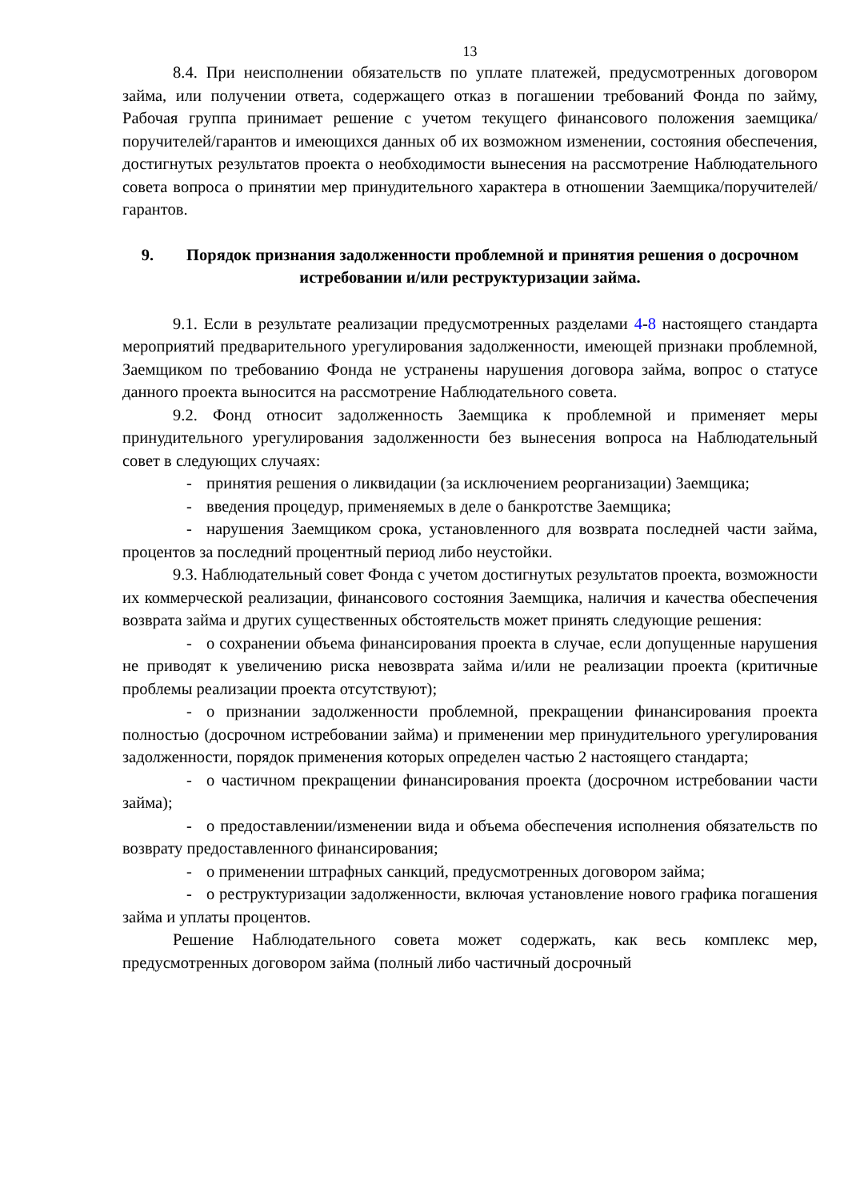13
8.4. При неисполнении обязательств по уплате платежей, предусмотренных договором займа, или получении ответа, содержащего отказ в погашении требований Фонда по займу, Рабочая группа принимает решение с учетом текущего финансового положения заемщика/поручителей/гарантов и имеющихся данных об их возможном изменении, состояния обеспечения, достигнутых результатов проекта о необходимости вынесения на рассмотрение Наблюдательного совета вопроса о принятии мер принудительного характера в отношении Заемщика/поручителей/гарантов.
9. Порядок признания задолженности проблемной и принятия решения о досрочном истребовании и/или реструктуризации займа.
9.1. Если в результате реализации предусмотренных разделами 4-8 настоящего стандарта мероприятий предварительного урегулирования задолженности, имеющей признаки проблемной, Заемщиком по требованию Фонда не устранены нарушения договора займа, вопрос о статусе данного проекта выносится на рассмотрение Наблюдательного совета.
9.2. Фонд относит задолженность Заемщика к проблемной и применяет меры принудительного урегулирования задолженности без вынесения вопроса на Наблюдательный совет в следующих случаях:
- принятия решения о ликвидации (за исключением реорганизации) Заемщика;
- введения процедур, применяемых в деле о банкротстве Заемщика;
- нарушения Заемщиком срока, установленного для возврата последней части займа, процентов за последний процентный период либо неустойки.
9.3. Наблюдательный совет Фонда с учетом достигнутых результатов проекта, возможности их коммерческой реализации, финансового состояния Заемщика, наличия и качества обеспечения возврата займа и других существенных обстоятельств может принять следующие решения:
- о сохранении объема финансирования проекта в случае, если допущенные нарушения не приводят к увеличению риска невозврата займа и/или не реализации проекта (критичные проблемы реализации проекта отсутствуют);
- о признании задолженности проблемной, прекращении финансирования проекта полностью (досрочном истребовании займа) и применении мер принудительного урегулирования задолженности, порядок применения которых определен частью 2 настоящего стандарта;
- о частичном прекращении финансирования проекта (досрочном истребовании части займа);
- о предоставлении/изменении вида и объема обеспечения исполнения обязательств по возврату предоставленного финансирования;
- о применении штрафных санкций, предусмотренных договором займа;
- о реструктуризации задолженности, включая установление нового графика погашения займа и уплаты процентов.
Решение Наблюдательного совета может содержать, как весь комплекс мер, предусмотренных договором займа (полный либо частичный досрочный